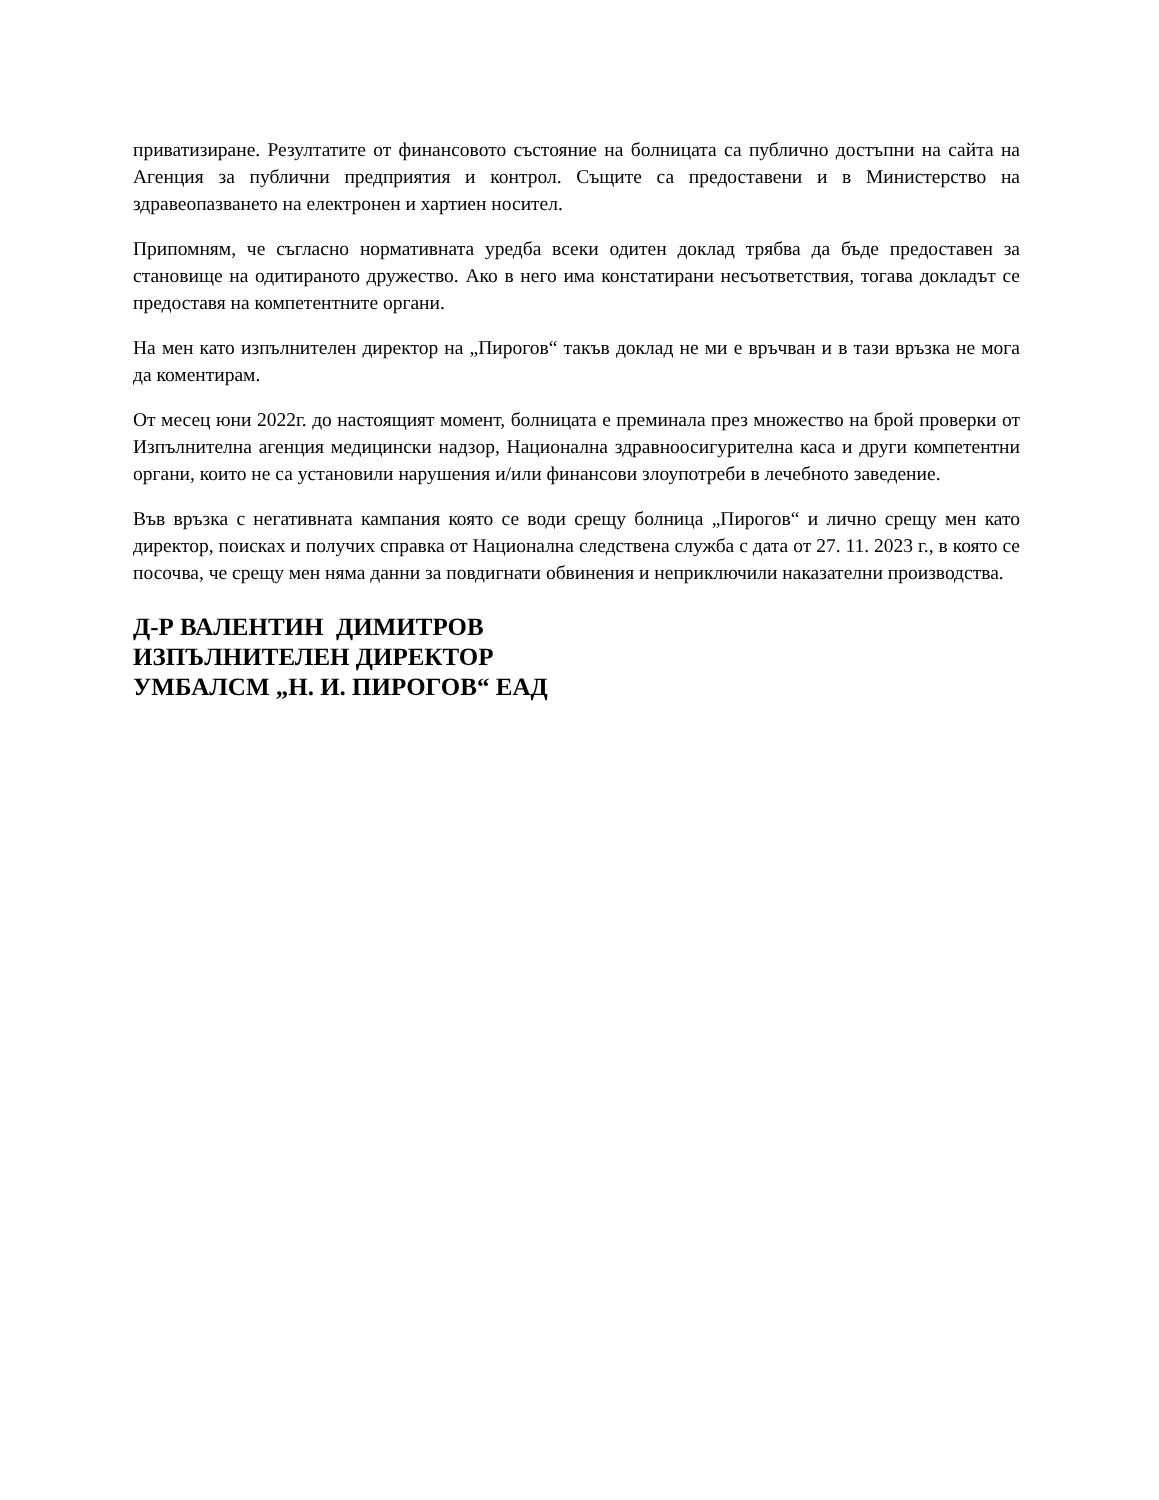приватизиране. Резултатите от финансовото състояние на болницата са публично достъпни на сайта на Агенция за публични предприятия и контрол. Същите са предоставени и в Министерство на здравеопазването на електронен и хартиен носител.
Припомням, че съгласно нормативната уредба всеки одитен доклад трябва да бъде предоставен за становище на одитираното дружество. Ако в него има констатирани несъответствия, тогава докладът се предоставя на компетентните органи.
На мен като изпълнителен директор на „Пирогов“ такъв доклад не ми е връчван и в тази връзка не мога да коментирам.
От месец юни 2022г. до настоящият момент, болницата е преминала през множество на брой проверки от Изпълнителна агенция медицински надзор, Национална здравноосигурителна каса и други компетентни органи, които не са установили нарушения и/или финансови злоупотреби в лечебното заведение.
Във връзка с негативната кампания която се води срещу болница „Пирогов“ и лично срещу мен като директор, поисках и получих справка от Национална следствена служба с дата от 27. 11. 2023 г., в която се посочва, че срещу мен няма данни за повдигнати обвинения и неприключили наказателни производства.
Д-Р ВАЛЕНТИН ДИМИТРОВ
ИЗПЪЛНИТЕЛЕН ДИРЕКТОР
УМБАЛСМ „Н. И. ПИРОГОВ“ ЕАД